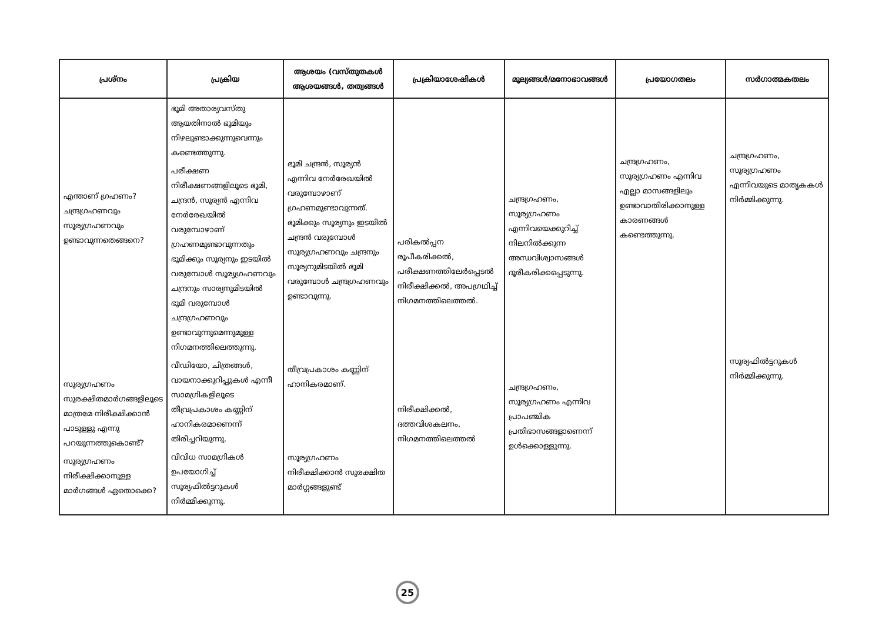| പ്രശ്നം | പ്രക്രിയ | ആശയം (വസ്തുതകൾ ആശയങ്ങൾ, തത്വങ്ങൾ | പ്രക്രിയാശേഷികൾ | മൂല്യങ്ങൾ/മനോഭാവങ്ങൾ | പ്രയോഗതലം | സർഗാത്മകതലം |
| --- | --- | --- | --- | --- | --- | --- |
| എന്താണ് ഗ്രഹണം? ചന്ദ്രഗ്രഹണവും സൂര്യഗ്രഹണവും ഉണ്ടാവുന്നതെങ്ങനെ? സൂര്യഗ്രഹണം സുരക്ഷിതമാർഗങ്ങളിലൂടെ മാത്രമേ നിരീക്ഷിക്കാൻ പാടുള്ളു എന്നു പറയുന്നത്തുകൊണ്ട്? സൂര്യഗ്രഹണം നിരീക്ഷിക്കാനുള്ള മാർഗങ്ങൾ ഏതൊക്കെ? | ഭൂമി അതാര്യവസ്തു ആയതിനാൽ ഭൂമിയും നിഴലുണ്ടാക്കുന്നുവെന്നും കണ്ടെത്തുന്നു. പരീക്ഷണ നിരീക്ഷണങ്ങളിലൂടെ ഭൂമി, ചന്ദ്രൻ, സൂര്യൻ എന്നിവ നേർരേഖയിൽ വരുമ്പോഴാണ് ഗ്രഹണമുണ്ടാവുന്നതും ഭൂമിക്കും സൂര്യനും ഇടയിൽ വരുമ്പോൾ സൂര്യഗ്രഹണവും ചന്ദ്രനും സാര്യനുമിടയിൽ ഭൂമി വരുമ്പോൾ ചന്ദ്രഗ്രഹണവും ഉണ്ടാവുന്നുമെന്നുമുള്ള നിഗമനത്തിലെത്തുന്നു. വീഡിയോ, ചിത്രങ്ങൾ, വായനാക്കുറിപ്പുകൾ എന്നീ സാമഗ്രികളിലൂടെ തീവ്രപ്രകാശം കണ്ണിന് ഹാനികരമാണെന്ന് തിരിച്ചറിയുന്നു. വിവിധ സാമഗ്രികൾ ഉപയോഗിച്ച് സൂര്യഫിൽട്ടറുകൾ നിർമ്മിക്കുന്നു. | ഭൂമി ചന്ദ്രൻ, സൂര്യൻ എന്നിവ നേർരേഖയിൽ വരുമ്പോഴാണ് ഗ്രഹണമുണ്ടാവുന്നത്. ഭൂമിക്കും സൂര്യനും ഇടയിൽ ചന്ദ്രൻ വരുമ്പോൾ സൂര്യഗ്രഹണവും ചന്ദ്രനും സൂര്യനുമിടയിൽ ഭൂമി വരുമ്പോൾ ചന്ദ്രഗ്രഹണവും ഉണ്ടാവുന്നു. തീവ്രപ്രകാശം കണ്ണിന് ഹാനികരമാണ്. സൂര്യഗ്രഹണം നിരീക്ഷിക്കാൻ സുരക്ഷിത മാർഗ്ഗങ്ങളുണ്ട് | പരികൽപ്പന രൂപീകരിക്കൽ, പരീക്ഷണത്തിലേർപ്പെടൽ നിരീക്ഷിക്കൽ, അപഗ്രഥിച്ച് നിഗമനത്തിലെത്തൽ. നിരീക്ഷിക്കൽ, ദത്തവിശകലനം, നിഗമനത്തിലെത്തൽ | ചന്ദ്രഗ്രഹണം, സൂര്യഗ്രഹണം എന്നിവയെക്കുറിച്ച് നിലനിൽക്കുന്ന അന്ധവിശ്വാസങ്ങൾ ദൂരീകരിക്കപ്പെടുന്നു. ചന്ദ്രഗ്രഹണം, സൂര്യഗ്രഹണം എന്നിവ പ്രാപഞ്ചിക പ്രതിഭാസങ്ങളാണെന്ന് ഉൾക്കൊള്ളുന്നു. | ചന്ദ്രഗ്രഹണം, സൂര്യഗ്രഹണം എന്നിവ എല്ലാ മാസങ്ങളിലും ഉണ്ടാവാതിരിക്കാനുള്ള കാരണങ്ങൾ കണ്ടെത്തുന്നു. | ചന്ദ്രഗ്രഹണം, സൂര്യഗ്രഹണം എന്നിവയുടെ മാതൃകകൾ നിർമ്മിക്കുന്നു. സൂര്യഫിൽട്ടറുകൾ നിർമ്മിക്കുന്നു. |
25